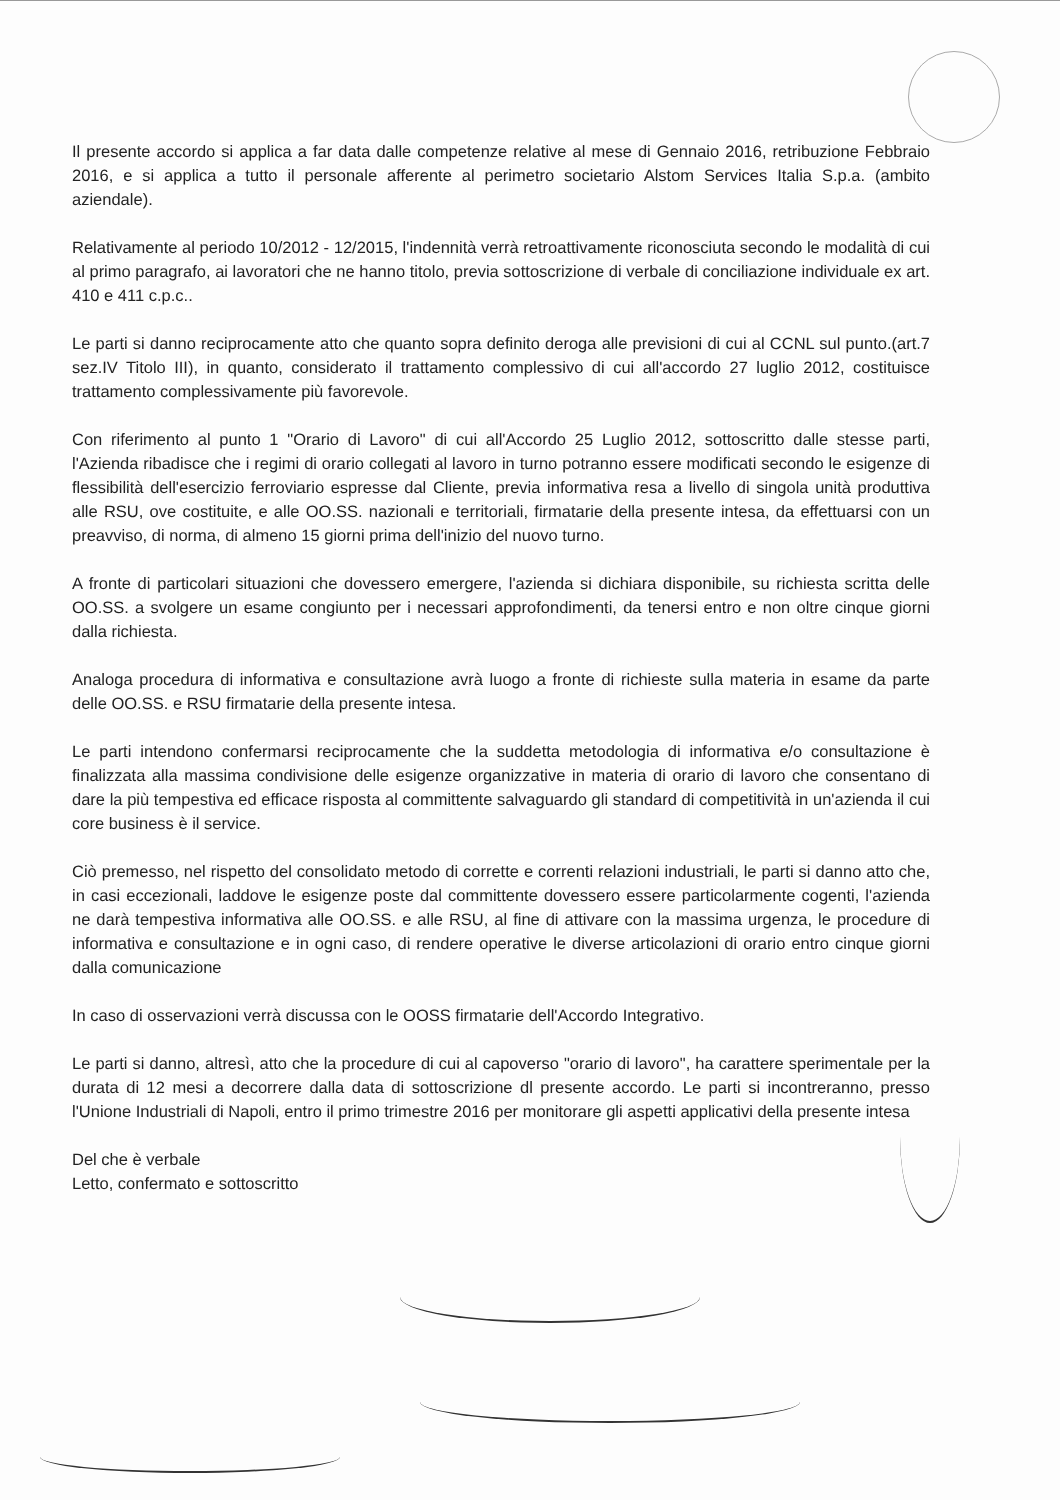Il presente accordo si applica a far data dalle competenze relative al mese di Gennaio 2016, retribuzione Febbraio 2016, e si applica a tutto il personale afferente al perimetro societario Alstom Services Italia S.p.a. (ambito aziendale).
Relativamente al periodo 10/2012 - 12/2015, l'indennità verrà retroattivamente riconosciuta secondo le modalità di cui al primo paragrafo, ai lavoratori che ne hanno titolo, previa sottoscrizione di verbale di conciliazione individuale ex art. 410 e 411 c.p.c..
Le parti si danno reciprocamente atto che quanto sopra definito deroga alle previsioni di cui al CCNL sul punto.(art.7 sez.IV Titolo III), in quanto, considerato il trattamento complessivo di cui all'accordo 27 luglio 2012, costituisce trattamento complessivamente più favorevole.
Con riferimento al punto 1 "Orario di Lavoro" di cui all'Accordo 25 Luglio 2012, sottoscritto dalle stesse parti, l'Azienda ribadisce che i regimi di orario collegati al lavoro in turno potranno essere modificati secondo le esigenze di flessibilità dell'esercizio ferroviario espresse dal Cliente, previa informativa resa a livello di singola unità produttiva alle RSU, ove costituite, e alle OO.SS. nazionali e territoriali, firmatarie della presente intesa, da effettuarsi con un preavviso, di norma, di almeno 15 giorni prima dell'inizio del nuovo turno.
A fronte di particolari situazioni che dovessero emergere, l'azienda si dichiara disponibile, su richiesta scritta delle OO.SS. a svolgere un esame congiunto per i necessari approfondimenti, da tenersi entro e non oltre cinque giorni dalla richiesta.
Analoga procedura di informativa e consultazione avrà luogo a fronte di richieste sulla materia in esame da parte delle OO.SS. e RSU firmatarie della presente intesa.
Le parti intendono confermarsi reciprocamente che la suddetta metodologia di informativa e/o consultazione è finalizzata alla massima condivisione delle esigenze organizzative in materia di orario di lavoro che consentano di dare la più tempestiva ed efficace risposta al committente salvaguardo gli standard di competitività in un'azienda il cui core business è il service.
Ciò premesso, nel rispetto del consolidato metodo di corrette e correnti relazioni industriali, le parti si danno atto che, in casi eccezionali, laddove le esigenze poste dal committente dovessero essere particolarmente cogenti, l'azienda ne darà tempestiva informativa alle OO.SS. e alle RSU, al fine di attivare con la massima urgenza, le procedure di informativa e consultazione e in ogni caso, di rendere operative le diverse articolazioni di orario entro cinque giorni dalla comunicazione
In caso di osservazioni verrà discussa con le OOSS firmatarie dell'Accordo Integrativo.
Le parti si danno, altresì, atto che la procedure di cui al capoverso "orario di lavoro", ha carattere sperimentale per la durata di 12 mesi a decorrere dalla data di sottoscrizione dl presente accordo. Le parti si incontreranno, presso l'Unione Industriali di Napoli, entro il primo trimestre 2016 per monitorare gli aspetti applicativi della presente intesa
Del che è verbale
Letto, confermato e sottoscritto